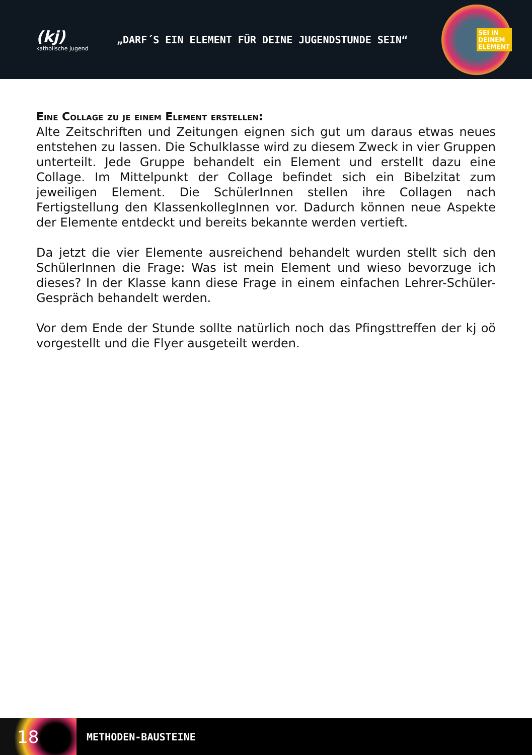(kj)
katholische jugend
„DARF´S EIN ELEMENT FÜR DEINE JUGENDSTUNDE SEIN“
SEI IN
DEINEM
ELEMENT
Eine Collage zu je einem Element erstellen:
Alte Zeitschriften und Zeitungen eignen sich gut um daraus etwas neues entstehen zu lassen. Die Schulklasse wird zu diesem Zweck in vier Gruppen unterteilt. Jede Gruppe behandelt ein Element und erstellt dazu eine Collage. Im Mittelpunkt der Collage befindet sich ein Bibelzitat zum jeweiligen Element. Die SchülerInnen stellen ihre Collagen nach Fertigstellung den KlassenkollegInnen vor. Dadurch können neue Aspekte der Elemente entdeckt und bereits bekannte werden vertieft.
Da jetzt die vier Elemente ausreichend behandelt wurden stellt sich den SchülerInnen die Frage: Was ist mein Element und wieso bevorzuge ich dieses? In der Klasse kann diese Frage in einem einfachen Lehrer-Schüler-Gespräch behandelt werden.
Vor dem Ende der Stunde sollte natürlich noch das Pfingsttreffen der kj oö vorgestellt und die Flyer ausgeteilt werden.
18
METHODEN-BAUSTEINE